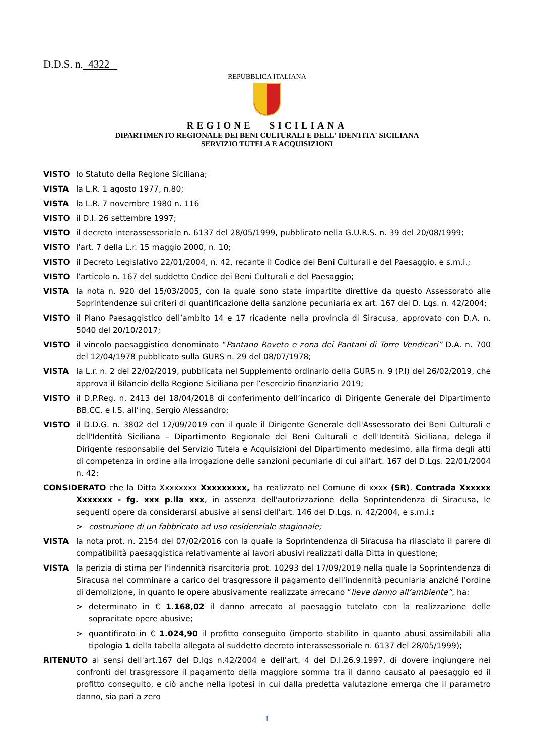D.D.S. n. 4322
REPUBBLICA ITALIANA
REGIONE SICILIANA
DIPARTIMENTO REGIONALE DEI BENI CULTURALI E DELL' IDENTITA' SICILIANA
SERVIZIO TUTELA E ACQUISIZIONI
VISTO lo Statuto della Regione Siciliana;
VISTA la L.R. 1 agosto 1977, n.80;
VISTA la L.R. 7 novembre 1980 n. 116
VISTO il D.I. 26 settembre 1997;
VISTO il decreto interassessoriale n. 6137 del 28/05/1999, pubblicato nella G.U.R.S. n. 39 del 20/08/1999;
VISTO l'art. 7 della L.r. 15 maggio 2000, n. 10;
VISTO il Decreto Legislativo 22/01/2004, n. 42, recante il Codice dei Beni Culturali e del Paesaggio, e s.m.i.;
VISTO l’articolo n. 167 del suddetto Codice dei Beni Culturali e del Paesaggio;
VISTA la nota n. 920 del 15/03/2005, con la quale sono state impartite direttive da questo Assessorato alle Soprintendenze sui criteri di quantificazione della sanzione pecuniaria ex art. 167 del D. Lgs. n. 42/2004;
VISTO il Piano Paesaggistico dell’ambito 14 e 17 ricadente nella provincia di Siracusa, approvato con D.A. n. 5040 del 20/10/2017;
VISTO il vincolo paesaggistico denominato “Pantano Roveto e zona dei Pantani di Torre Vendicari” D.A. n. 700 del 12/04/1978 pubblicato sulla GURS n. 29 del 08/07/1978;
VISTA la L.r. n. 2 del 22/02/2019, pubblicata nel Supplemento ordinario della GURS n. 9 (P.I) del 26/02/2019, che approva il Bilancio della Regione Siciliana per l’esercizio finanziario 2019;
VISTO il D.P.Reg. n. 2413 del 18/04/2018 di conferimento dell’incarico di Dirigente Generale del Dipartimento BB.CC. e I.S. all’ing. Sergio Alessandro;
VISTO il D.D.G. n. 3802 del 12/09/2019 con il quale il Dirigente Generale dell'Assessorato dei Beni Culturali e dell'Identità Siciliana – Dipartimento Regionale dei Beni Culturali e dell'Identità Siciliana, delega il Dirigente responsabile del Servizio Tutela e Acquisizioni del Dipartimento medesimo, alla firma degli atti di competenza in ordine alla irrogazione delle sanzioni pecuniarie di cui all’art. 167 del D.Lgs. 22/01/2004 n. 42;
CONSIDERATO che la Ditta Xxxxxxxx Xxxxxxxxx, ha realizzato nel Comune di xxxx (SR), Contrada Xxxxxx Xxxxxxx - fg. xxx p.lla xxx, in assenza dell'autorizzazione della Soprintendenza di Siracusa, le seguenti opere da considerarsi abusive ai sensi dell’art. 146 del D.Lgs. n. 42/2004, e s.m.i.:
> costruzione di un fabbricato ad uso residenziale stagionale;
VISTA la nota prot. n. 2154 del 07/02/2016 con la quale la Soprintendenza di Siracusa ha rilasciato il parere di compatibilità paesaggistica relativamente ai lavori abusivi realizzati dalla Ditta in questione;
VISTA la perizia di stima per l'indennità risarcitoria prot. 10293 del 17/09/2019 nella quale la Soprintendenza di Siracusa nel comminare a carico del trasgressore il pagamento dell'indennità pecuniaria anziché l'ordine di demolizione, in quanto le opere abusivamente realizzate arrecano “lieve danno all’ambiente”, ha:
> determinato in € 1.168,02 il danno arrecato al paesaggio tutelato con la realizzazione delle sopracitate opere abusive;
> quantificato in € 1.024,90 il profitto conseguito (importo stabilito in quanto abusi assimilabili alla tipologia 1 della tabella allegata al suddetto decreto interassessoriale n. 6137 del 28/05/1999);
RITENUTO ai sensi dell'art.167 del D.lgs n.42/2004 e dell'art. 4 del D.I.26.9.1997, di dovere ingiungere nei confronti del trasgressore il pagamento della maggiore somma tra il danno causato al paesaggio ed il profitto conseguito, e ciò anche nella ipotesi in cui dalla predetta valutazione emerga che il parametro danno, sia pari a zero
1